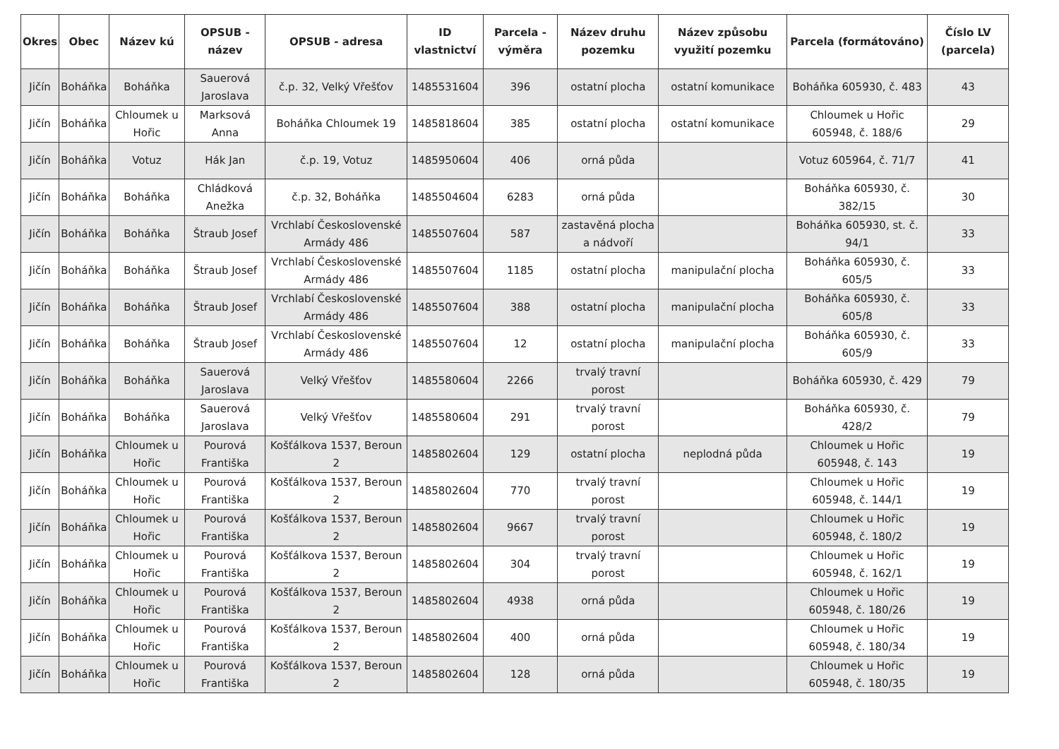| Okres | Obec | Název kú | OPSUB - název | OPSUB - adresa | ID vlastnictví | Parcela - výměra | Název druhu pozemku | Název způsobu využití pozemku | Parcela (formátováno) | Číslo LV (parcela) |
| --- | --- | --- | --- | --- | --- | --- | --- | --- | --- | --- |
| Jičín | Boháňka | Boháňka | Sauerová Jaroslava | č.p. 32, Velký Vřešťov | 1485531604 | 396 | ostatní plocha | ostatní komunikace | Boháňka 605930, č. 483 | 43 |
| Jičín | Boháňka | Chloumek u Hořic | Marksová Anna | Boháňka Chloumek 19 | 1485818604 | 385 | ostatní plocha | ostatní komunikace | Chloumek u Hořic 605948, č. 188/6 | 29 |
| Jičín | Boháňka | Votuz | Hák Jan | č.p. 19, Votuz | 1485950604 | 406 | orná půda | | Votuz 605964, č. 71/7 | 41 |
| Jičín | Boháňka | Boháňka | Chládková Anežka | č.p. 32, Boháňka | 1485504604 | 6283 | orná půda | | Boháňka 605930, č. 382/15 | 30 |
| Jičín | Boháňka | Boháňka | Štraub Josef | Vrchlabí Československé Armády 486 | 1485507604 | 587 | zastavěná plocha a nádvoří | | Boháňka 605930, st. č. 94/1 | 33 |
| Jičín | Boháňka | Boháňka | Štraub Josef | Vrchlabí Československé Armády 486 | 1485507604 | 1185 | ostatní plocha | manipulační plocha | Boháňka 605930, č. 605/5 | 33 |
| Jičín | Boháňka | Boháňka | Štraub Josef | Vrchlabí Československé Armády 486 | 1485507604 | 388 | ostatní plocha | manipulační plocha | Boháňka 605930, č. 605/8 | 33 |
| Jičín | Boháňka | Boháňka | Štraub Josef | Vrchlabí Československé Armády 486 | 1485507604 | 12 | ostatní plocha | manipulační plocha | Boháňka 605930, č. 605/9 | 33 |
| Jičín | Boháňka | Boháňka | Sauerová Jaroslava | Velký Vřešťov | 1485580604 | 2266 | trvalý travní porost | | Boháňka 605930, č. 429 | 79 |
| Jičín | Boháňka | Boháňka | Sauerová Jaroslava | Velký Vřešťov | 1485580604 | 291 | trvalý travní porost | | Boháňka 605930, č. 428/2 | 79 |
| Jičín | Boháňka | Chloumek u Hořic | Pourová Františka | Košťálkova 1537, Beroun 2 | 1485802604 | 129 | ostatní plocha | neplodná půda | Chloumek u Hořic 605948, č. 143 | 19 |
| Jičín | Boháňka | Chloumek u Hořic | Pourová Františka | Košťálkova 1537, Beroun 2 | 1485802604 | 770 | trvalý travní porost | | Chloumek u Hořic 605948, č. 144/1 | 19 |
| Jičín | Boháňka | Chloumek u Hořic | Pourová Františka | Košťálkova 1537, Beroun 2 | 1485802604 | 9667 | trvalý travní porost | | Chloumek u Hořic 605948, č. 180/2 | 19 |
| Jičín | Boháňka | Chloumek u Hořic | Pourová Františka | Košťálkova 1537, Beroun 2 | 1485802604 | 304 | trvalý travní porost | | Chloumek u Hořic 605948, č. 162/1 | 19 |
| Jičín | Boháňka | Chloumek u Hořic | Pourová Františka | Košťálkova 1537, Beroun 2 | 1485802604 | 4938 | orná půda | | Chloumek u Hořic 605948, č. 180/26 | 19 |
| Jičín | Boháňka | Chloumek u Hořic | Pourová Františka | Košťálkova 1537, Beroun 2 | 1485802604 | 400 | orná půda | | Chloumek u Hořic 605948, č. 180/34 | 19 |
| Jičín | Boháňka | Chloumek u Hořic | Pourová Františka | Košťálkova 1537, Beroun 2 | 1485802604 | 128 | orná půda | | Chloumek u Hořic 605948, č. 180/35 | 19 |